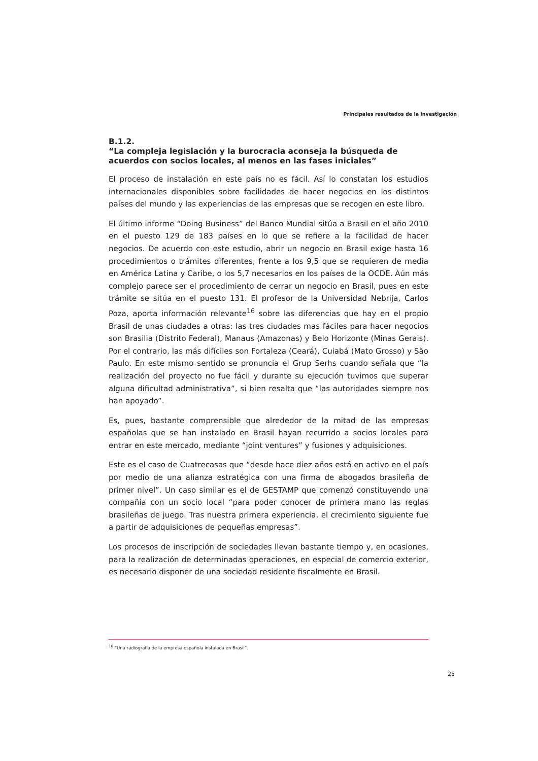Principales resultados de la investigación
B.1.2.
“La compleja legislación y la burocracia aconseja la búsqueda de acuerdos con socios locales, al menos en las fases iniciales”
El proceso de instalación en este país no es fácil. Así lo constatan los estudios internacionales disponibles sobre facilidades de hacer negocios en los distintos países del mundo y las experiencias de las empresas que se recogen en este libro.
El último informe “Doing Business” del Banco Mundial sitúa a Brasil en el año 2010 en el puesto 129 de 183 países en lo que se refiere a la facilidad de hacer negocios. De acuerdo con este estudio, abrir un negocio en Brasil exige hasta 16 procedimientos o trámites diferentes, frente a los 9,5 que se requieren de media en América Latina y Caribe, o los 5,7 necesarios en los países de la OCDE. Aún más complejo parece ser el procedimiento de cerrar un negocio en Brasil, pues en este trámite se sitúa en el puesto 131. El profesor de la Universidad Nebrija, Carlos Poza, aporta información relevante<sup>16</sup> sobre las diferencias que hay en el propio Brasil de unas ciudades a otras: las tres ciudades mas fáciles para hacer negocios son Brasilia (Distrito Federal), Manaus (Amazonas) y Belo Horizonte (Minas Gerais). Por el contrario, las más difíciles son Fortaleza (Ceará), Cuiabá (Mato Grosso) y São Paulo. En este mismo sentido se pronuncia el Grup Serhs cuando señala que “la realización del proyecto no fue fácil y durante su ejecución tuvimos que superar alguna dificultad administrativa”, si bien resalta que “las autoridades siempre nos han apoyado”.
Es, pues, bastante comprensible que alrededor de la mitad de las empresas españolas que se han instalado en Brasil hayan recurrido a socios locales para entrar en este mercado, mediante “joint ventures” y fusiones y adquisiciones.
Este es el caso de Cuatrecasas que “desde hace diez años está en activo en el país por medio de una alianza estratégica con una firma de abogados brasileña de primer nivel”. Un caso similar es el de GESTAMP que comenzó constituyendo una compañía con un socio local “para poder conocer de primera mano las reglas brasileñas de juego. Tras nuestra primera experiencia, el crecimiento siguiente fue a partir de adquisiciones de pequeñas empresas”.
Los procesos de inscripción de sociedades llevan bastante tiempo y, en ocasiones, para la realización de determinadas operaciones, en especial de comercio exterior, es necesario disponer de una sociedad residente fiscalmente en Brasil.
<sup>16</sup> “Una radiografía de la empresa española instalada en Brasil”.
25